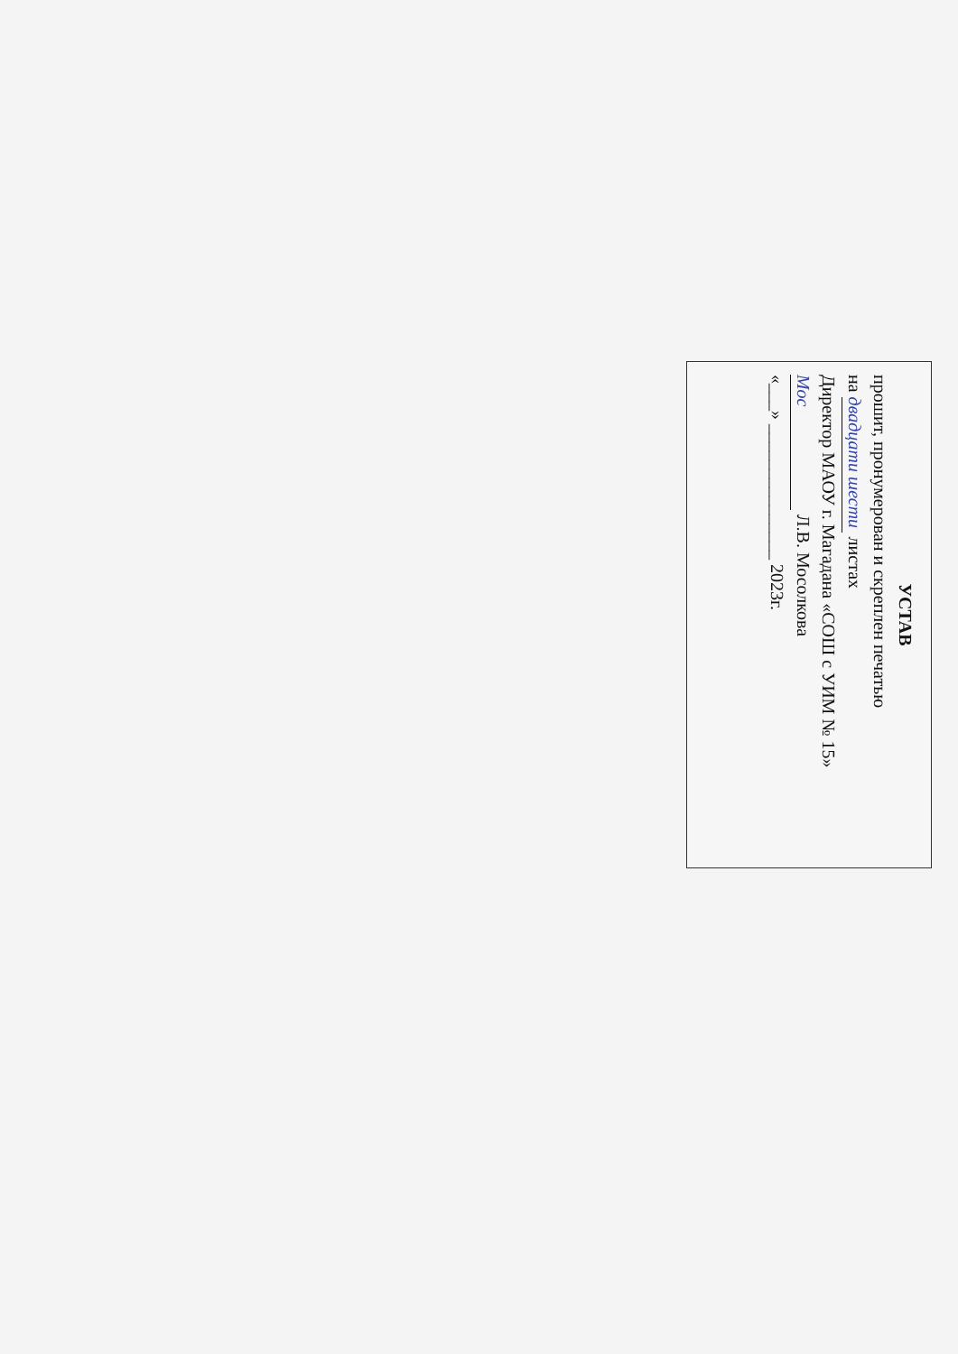УСТАВ
прошит, пронумерован и скреплен печатью
на двадцати шести листах
Директор МАОУ г. Магадана «СОШ с УИМ № 15»
Мос Л.В. Мосолкова
«___» _______________ 2023г.